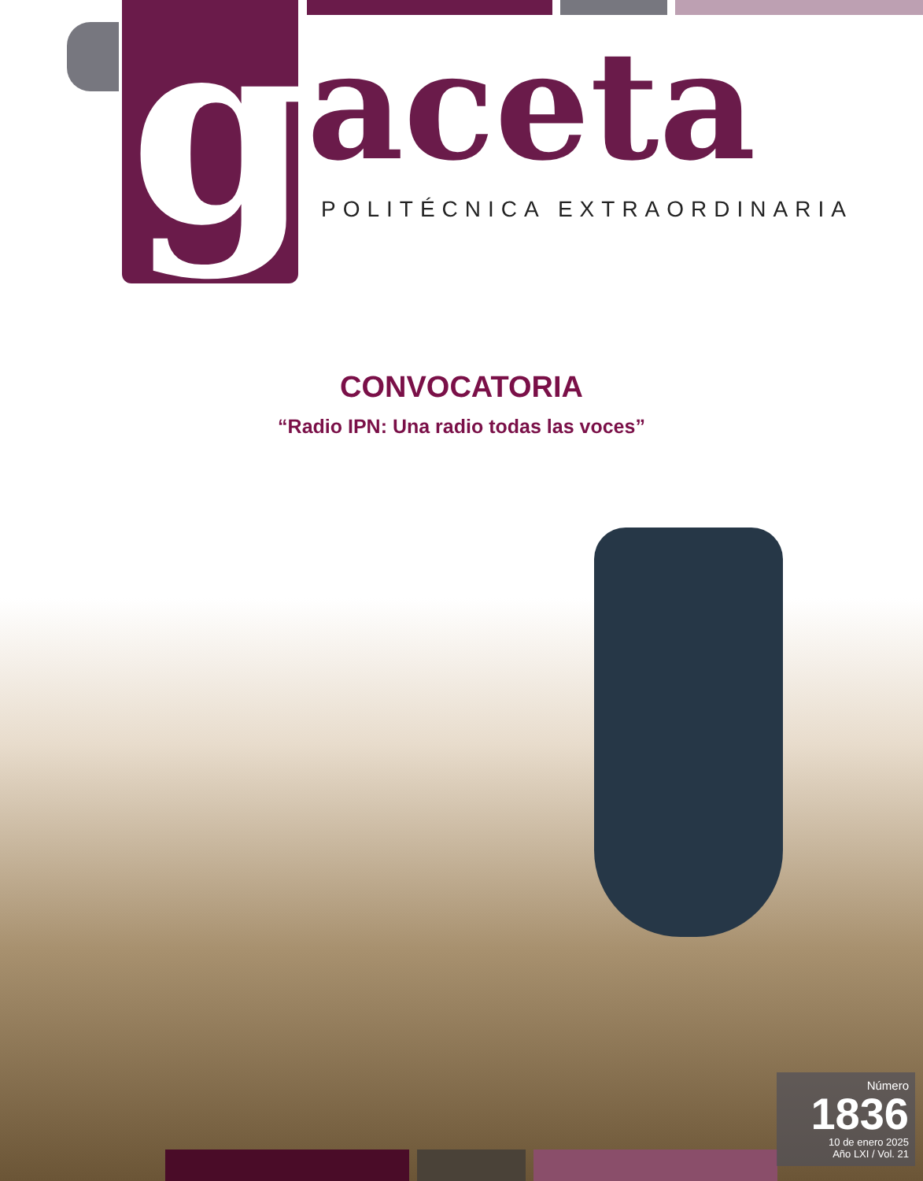g aceta POLITÉCNICA EXTRAORDINARIA
CONVOCATORIA
“Radio IPN: Una radio todas las voces”
Número
1836
10 de enero 2025
Año LXI / Vol. 21